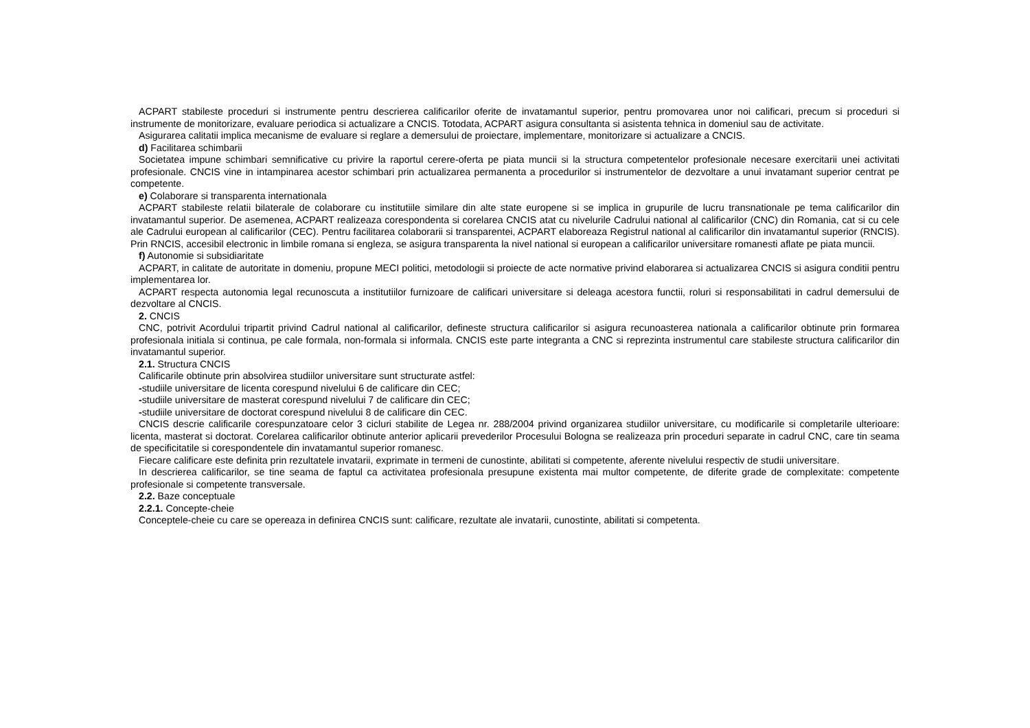ACPART stabileste proceduri si instrumente pentru descrierea calificarilor oferite de invatamantul superior, pentru promovarea unor noi calificari, precum si proceduri si instrumente de monitorizare, evaluare periodica si actualizare a CNCIS. Totodata, ACPART asigura consultanta si asistenta tehnica in domeniul sau de activitate.
Asigurarea calitatii implica mecanisme de evaluare si reglare a demersului de proiectare, implementare, monitorizare si actualizare a CNCIS.
d) Facilitarea schimbarii
Societatea impune schimbari semnificative cu privire la raportul cerere-oferta pe piata muncii si la structura competentelor profesionale necesare exercitarii unei activitati profesionale. CNCIS vine in intampinarea acestor schimbari prin actualizarea permanenta a procedurilor si instrumentelor de dezvoltare a unui invatamant superior centrat pe competente.
e) Colaborare si transparenta internationala
ACPART stabileste relatii bilaterale de colaborare cu institutiile similare din alte state europene si se implica in grupurile de lucru transnationale pe tema calificarilor din invatamantul superior. De asemenea, ACPART realizeaza corespondenta si corelarea CNCIS atat cu nivelurile Cadrului national al calificarilor (CNC) din Romania, cat si cu cele ale Cadrului european al calificarilor (CEC). Pentru facilitarea colaborarii si transparentei, ACPART elaboreaza Registrul national al calificarilor din invatamantul superior (RNCIS). Prin RNCIS, accesibil electronic in limbile romana si engleza, se asigura transparenta la nivel national si european a calificarilor universitare romanesti aflate pe piata muncii.
f) Autonomie si subsidiaritate
ACPART, in calitate de autoritate in domeniu, propune MECI politici, metodologii si proiecte de acte normative privind elaborarea si actualizarea CNCIS si asigura conditii pentru implementarea lor.
ACPART respecta autonomia legal recunoscuta a institutiilor furnizoare de calificari universitare si deleaga acestora functii, roluri si responsabilitati in cadrul demersului de dezvoltare al CNCIS.
2. CNCIS
CNC, potrivit Acordului tripartit privind Cadrul national al calificarilor, defineste structura calificarilor si asigura recunoasterea nationala a calificarilor obtinute prin formarea profesionala initiala si continua, pe cale formala, non-formala si informala. CNCIS este parte integranta a CNC si reprezinta instrumentul care stabileste structura calificarilor din invatamantul superior.
2.1. Structura CNCIS
Calificarile obtinute prin absolvirea studiilor universitare sunt structurate astfel:
-studiile universitare de licenta corespund nivelului 6 de calificare din CEC;
-studiile universitare de masterat corespund nivelului 7 de calificare din CEC;
-studiile universitare de doctorat corespund nivelului 8 de calificare din CEC.
CNCIS descrie calificarile corespunzatoare celor 3 cicluri stabilite de Legea nr. 288/2004 privind organizarea studiilor universitare, cu modificarile si completarile ulterioare: licenta, masterat si doctorat. Corelarea calificarilor obtinute anterior aplicarii prevederilor Procesului Bologna se realizeaza prin proceduri separate in cadrul CNC, care tin seama de specificitatile si corespondentele din invatamantul superior romanesc.
Fiecare calificare este definita prin rezultatele invatarii, exprimate in termeni de cunostinte, abilitati si competente, aferente nivelului respectiv de studii universitare.
In descrierea calificarilor, se tine seama de faptul ca activitatea profesionala presupune existenta mai multor competente, de diferite grade de complexitate: competente profesionale si competente transversale.
2.2. Baze conceptuale
2.2.1. Concepte-cheie
Conceptele-cheie cu care se opereaza in definirea CNCIS sunt: calificare, rezultate ale invatarii, cunostinte, abilitati si competenta.